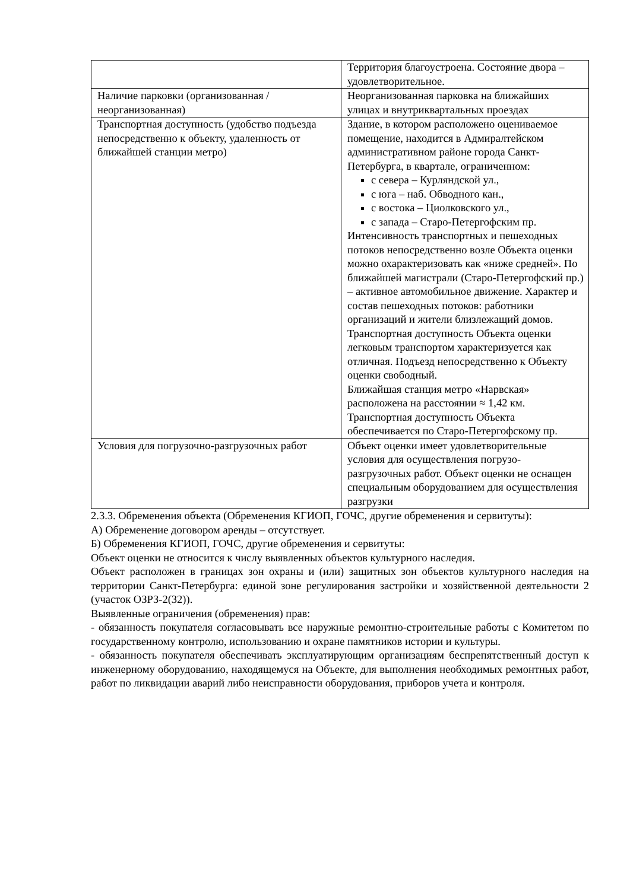| | Территория благоустроена. Состояние двора – удовлетворительное. |
| Наличие парковки (организованная / неорганизованная) | Неорганизованная парковка на ближайших улицах и внутриквартальных проездах |
| Транспортная доступность (удобство подъезда непосредственно к объекту, удаленность от ближайшей станции метро) | Здание, в котором расположено оцениваемое помещение, находится в Адмиралтейском административном районе города Санкт-Петербурга, в квартале, ограниченном: с севера – Курляндской ул., с юга – наб. Обводного кан., с востока – Циолковского ул., с запада – Старо-Петергофским пр. Интенсивность транспортных и пешеходных потоков непосредственно возле Объекта оценки можно охарактеризовать как «ниже средней». По ближайшей магистрали (Старо-Петергофский пр.) – активное автомобильное движение. Характер и состав пешеходных потоков: работники организаций и жители близлежащий домов. Транспортная доступность Объекта оценки легковым транспортом характеризуется как отличная. Подъезд непосредственно к Объекту оценки свободный. Ближайшая станция метро «Нарвская» расположена на расстоянии ≈ 1,42 км. Транспортная доступность Объекта обеспечивается по Старо-Петергофскому пр. |
| Условия для погрузочно-разгрузочных работ | Объект оценки имеет удовлетворительные условия для осуществления погрузо-разгрузочных работ. Объект оценки не оснащен специальным оборудованием для осуществления разгрузки |
2.3.3. Обременения объекта (Обременения КГИОП, ГОЧС, другие обременения и сервитуты):
А) Обременение договором аренды – отсутствует.
Б) Обременения КГИОП, ГОЧС, другие обременения и сервитуты:
Объект оценки не относится к числу выявленных объектов культурного наследия.
Объект расположен в границах зон охраны и (или) защитных зон объектов культурного наследия на территории Санкт-Петербурга: единой зоне регулирования застройки и хозяйственной деятельности 2 (участок ОЗРЗ-2(32)).
Выявленные ограничения (обременения) прав:
- обязанность покупателя согласовывать все наружные ремонтно-строительные работы с Комитетом по государственному контролю, использованию и охране памятников истории и культуры.
- обязанность покупателя обеспечивать эксплуатирующим организациям беспрепятственный доступ к инженерному оборудованию, находящемуся на Объекте, для выполнения необходимых ремонтных работ, работ по ликвидации аварий либо неисправности оборудования, приборов учета и контроля.